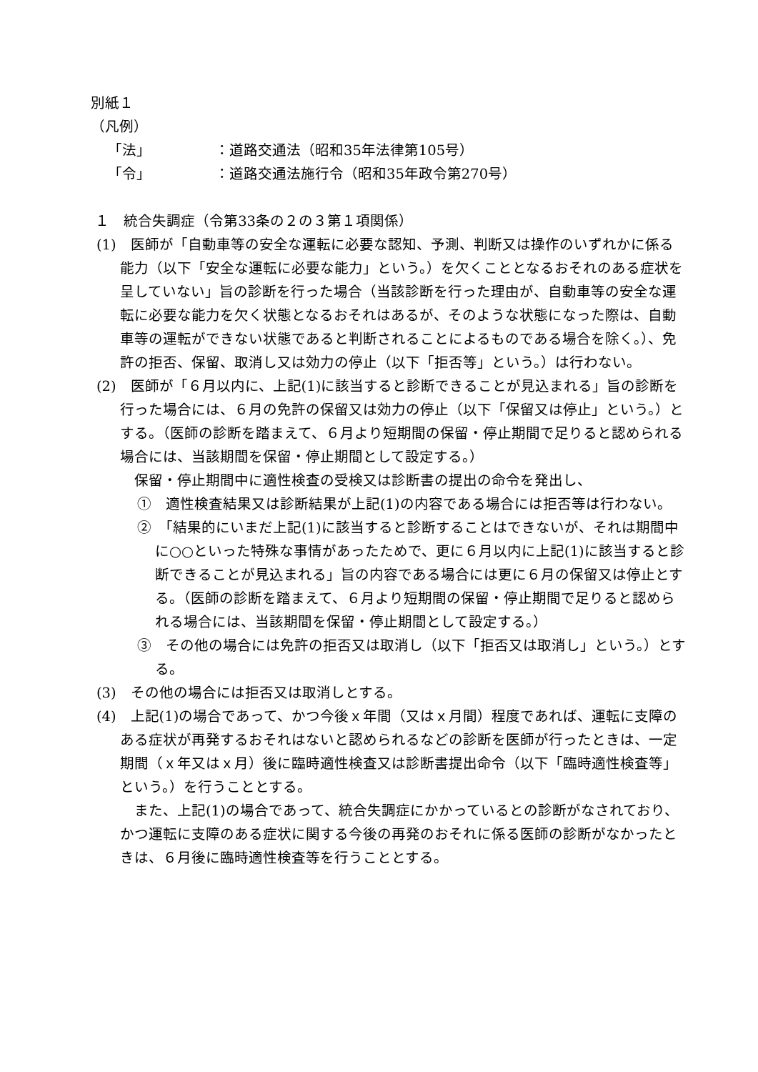別紙１
（凡例）
「法」 ：道路交通法（昭和35年法律第105号）
「令」 ：道路交通法施行令（昭和35年政令第270号）
１　統合失調症（令第33条の２の３第１項関係）
(1)　医師が「自動車等の安全な運転に必要な認知、予測、判断又は操作のいずれかに係る能力（以下「安全な運転に必要な能力」という。）を欠くこととなるおそれのある症状を呈していない」旨の診断を行った場合（当該診断を行った理由が、自動車等の安全な運転に必要な能力を欠く状態となるおそれはあるが、そのような状態になった際は、自動車等の運転ができない状態であると判断されることによるものである場合を除く。）、免許の拒否、保留、取消し又は効力の停止（以下「拒否等」という。）は行わない。
(2)　医師が「６月以内に、上記(1)に該当すると診断できることが見込まれる」旨の診断を行った場合には、６月の免許の保留又は効力の停止（以下「保留又は停止」という。）とする。（医師の診断を踏まえて、６月より短期間の保留・停止期間で足りると認められる場合には、当該期間を保留・停止期間として設定する。）
　保留・停止期間中に適性検査の受検又は診断書の提出の命令を発出し、
①　適性検査結果又は診断結果が上記(1)の内容である場合には拒否等は行わない。
②　「結果的にいまだ上記(1)に該当すると診断することはできないが、それは期間中に○○といった特殊な事情があったためで、更に６月以内に上記(1)に該当すると診断できることが見込まれる」旨の内容である場合には更に６月の保留又は停止とする。（医師の診断を踏まえて、６月より短期間の保留・停止期間で足りると認められる場合には、当該期間を保留・停止期間として設定する。）
③　その他の場合には免許の拒否又は取消し（以下「拒否又は取消し」という。）とする。
(3)　その他の場合には拒否又は取消しとする。
(4)　上記(1)の場合であって、かつ今後ｘ年間（又はｘ月間）程度であれば、運転に支障のある症状が再発するおそれはないと認められるなどの診断を医師が行ったときは、一定期間（ｘ年又はｘ月）後に臨時適性検査又は診断書提出命令（以下「臨時適性検査等」という。）を行うこととする。
　また、上記(1)の場合であって、統合失調症にかかっているとの診断がなされており、かつ運転に支障のある症状に関する今後の再発のおそれに係る医師の診断がなかったときは、６月後に臨時適性検査等を行うこととする。